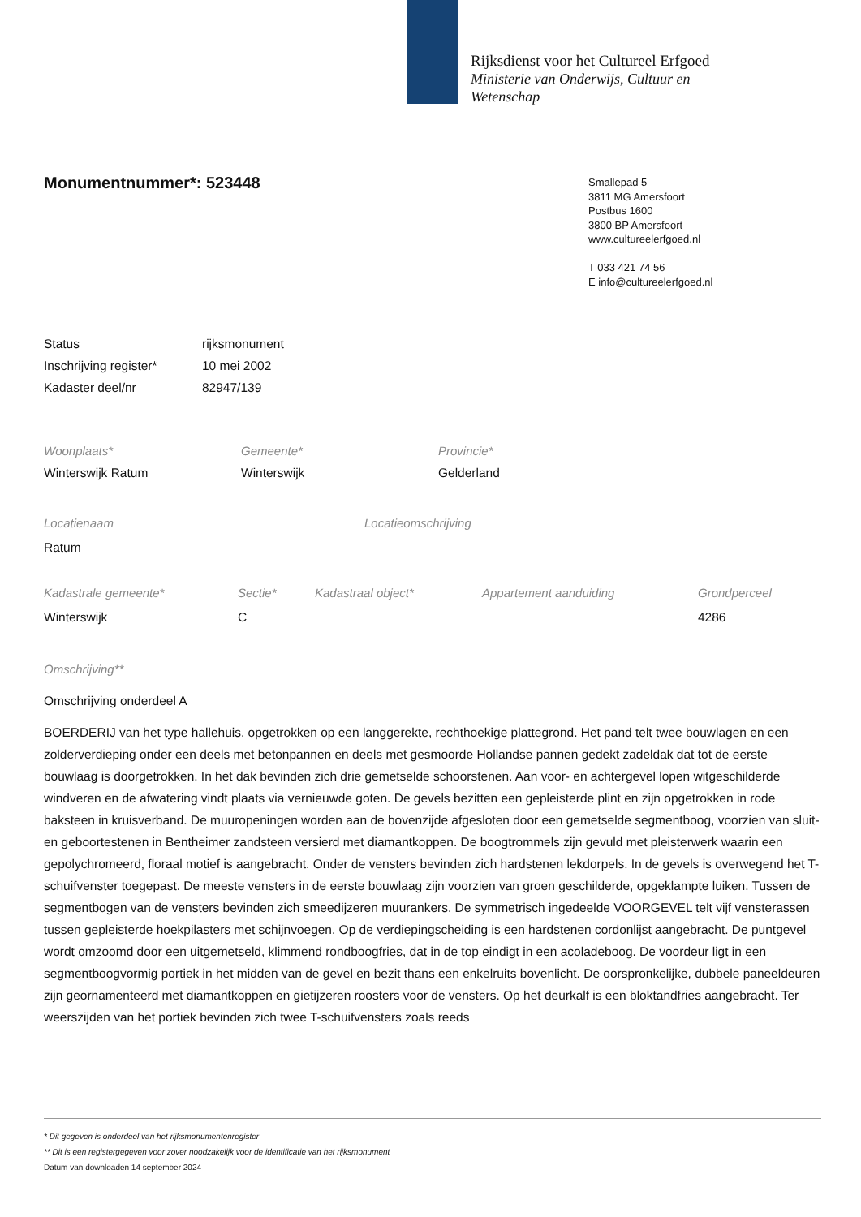Rijksdienst voor het Cultureel Erfgoed
Ministerie van Onderwijs, Cultuur en
Wetenschap
Monumentnummer*: 523448
Smallepad 5
3811 MG Amersfoort
Postbus 1600
3800 BP Amersfoort
www.cultureelerfgoed.nl
T 033 421 74 56
E info@cultureelerfgoed.nl
| Status | rijksmonument |
| Inschrijving register* | 10 mei 2002 |
| Kadaster deel/nr | 82947/139 |
| Woonplaats* | Gemeente* | Provincie* |
| Winterswijk Ratum | Winterswijk | Gelderland |
| Locatienaam | Locatieomschrijving |
| Ratum | |
| Kadastrale gemeente* | Sectie* | Kadastraal object* | Appartement aanduiding | Grondperceel |
| Winterswijk | C | | | 4286 |
Omschrijving**
Omschrijving onderdeel A
BOERDERIJ van het type hallehuis, opgetrokken op een langgerekte, rechthoekige plattegrond. Het pand telt twee bouwlagen en een zolderverdieping onder een deels met betonpannen en deels met gesmoorde Hollandse pannen gedekt zadeldak dat tot de eerste bouwlaag is doorgetrokken. In het dak bevinden zich drie gemetselde schoorstenen. Aan voor- en achtergevel lopen witgeschilderde windveren en de afwatering vindt plaats via vernieuwde goten. De gevels bezitten een gepleisterde plint en zijn opgetrokken in rode baksteen in kruisverband. De muuropeningen worden aan de bovenzijde afgesloten door een gemetselde segmentboog, voorzien van sluit- en geboortestenen in Bentheimer zandsteen versierd met diamantkoppen. De boogtrommels zijn gevuld met pleisterwerk waarin een gepolychromeerd, floraal motief is aangebracht. Onder de vensters bevinden zich hardstenen lekdorpels. In de gevels is overwegend het T-schuifvenster toegepast. De meeste vensters in de eerste bouwlaag zijn voorzien van groen geschilderde, opgeklampte luiken. Tussen de segmentbogen van de vensters bevinden zich smeedijzeren muurankers. De symmetrisch ingedeelde VOORGEVEL telt vijf vensterassen tussen gepleisterde hoekpilasters met schijnvoegen. Op de verdiepingscheiding is een hardstenen cordonlijst aangebracht. De puntgevel wordt omzoomd door een uitgemetseld, klimmend rondboogfries, dat in de top eindigt in een acoladeboog. De voordeur ligt in een segmentboogvormig portiek in het midden van de gevel en bezit thans een enkelruits bovenlicht. De oorspronkelijke, dubbele paneeldeuren zijn geornamenteerd met diamantkoppen en gietijzeren roosters voor de vensters. Op het deurkalf is een bloktandfries aangebracht. Ter weerszijden van het portiek bevinden zich twee T-schuifvensters zoals reeds
* Dit gegeven is onderdeel van het rijksmonumentenregister
** Dit is een registergegeven voor zover noodzakelijk voor de identificatie van het rijksmonument
Datum van downloaden 14 september 2024